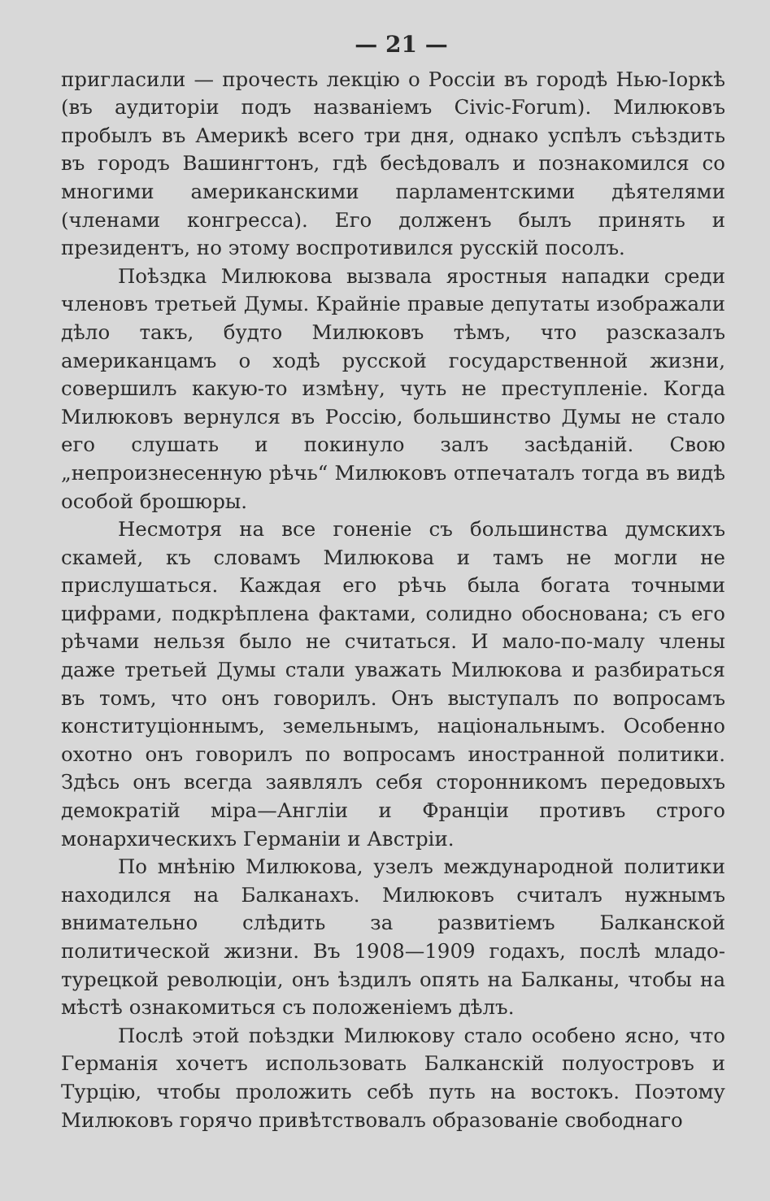— 21 —
пригласили — прочесть лекцію о Россіи въ городѣ Нью-Іоркѣ (въ аудиторіи подъ названіемъ Civic-Forum). Милюковъ пробылъ въ Америкѣ всего три дня, однако успѣлъ съѣздить въ городъ Вашингтонъ, гдѣ бесѣдовалъ и познакомился со многими американскими парламентскими дѣятелями (членами конгресса). Его долженъ былъ принять и президентъ, но этому воспротивился русскій посолъ.
Поѣздка Милюкова вызвала яростныя нападки среди членовъ третьей Думы. Крайніе правые депутаты изображали дѣло такъ, будто Милюковъ тѣмъ, что разсказалъ американцамъ о ходѣ русской государственной жизни, совершилъ какую-то измѣну, чуть не преступленіе. Когда Милюковъ вернулся въ Россію, большинство Думы не стало его слушать и покинуло залъ засѣданій. Свою „непроизнесенную рѣчь“ Милюковъ отпечаталъ тогда въ видѣ особой брошюры.
Несмотря на все гоненіе съ большинства думскихъ скамей, къ словамъ Милюкова и тамъ не могли не прислушаться. Каждая его рѣчь была богата точными цифрами, подкрѣплена фактами, солидно обоснована; съ его рѣчами нельзя было не считаться. И мало-по-малу члены даже третьей Думы стали уважать Милюкова и разбираться въ томъ, что онъ говорилъ. Онъ выступалъ по вопросамъ конституціоннымъ, земельнымъ, національнымъ. Особенно охотно онъ говорилъ по вопросамъ иностранной политики. Здѣсь онъ всегда заявлялъ себя сторонникомъ передовыхъ демократій міра—Англіи и Франціи противъ строго монархическихъ Германіи и Австріи.
По мнѣнію Милюкова, узелъ международной политики находился на Балканахъ. Милюковъ считалъ нужнымъ внимательно слѣдить за развитіемъ Балканской политической жизни. Въ 1908—1909 годахъ, послѣ младо-турецкой революціи, онъ ѣздилъ опять на Балканы, чтобы на мѣстѣ ознакомиться съ положеніемъ дѣлъ.
Послѣ этой поѣздки Милюкову стало особено ясно, что Германія хочетъ использовать Балканскій полуостровъ и Турцію, чтобы проложить себѣ путь на востокъ. Поэтому Милюковъ горячо привѣтствовалъ образованіе свободнаго